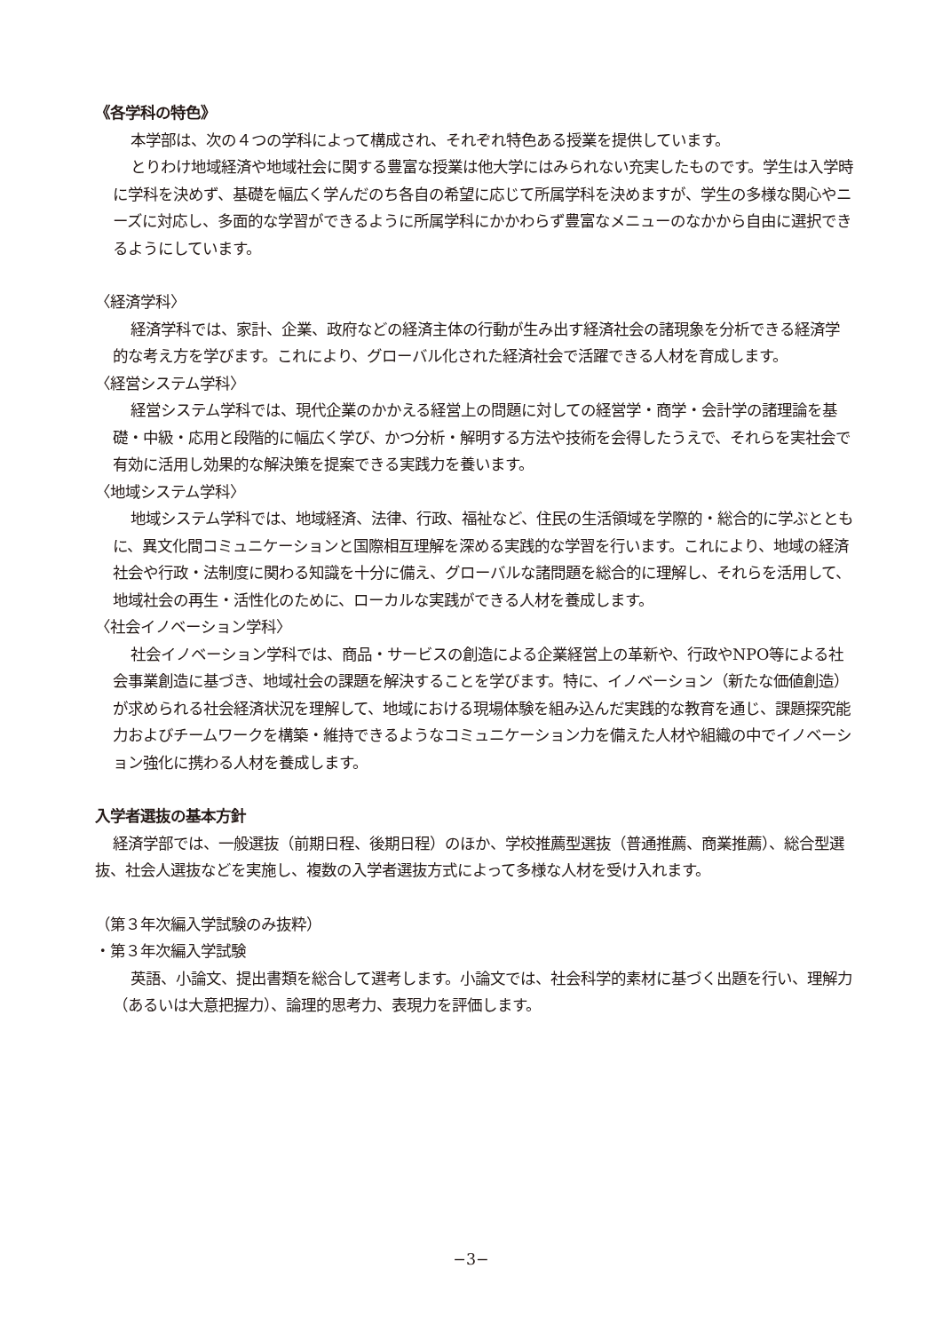《各学科の特色》
本学部は、次の４つの学科によって構成され、それぞれ特色ある授業を提供しています。
とりわけ地域経済や地域社会に関する豊富な授業は他大学にはみられない充実したものです。学生は入学時に学科を決めず、基礎を幅広く学んだのち各自の希望に応じて所属学科を決めますが、学生の多様な関心やニーズに対応し、多面的な学習ができるように所属学科にかかわらず豊富なメニューのなかから自由に選択できるようにしています。
〈経済学科〉
経済学科では、家計、企業、政府などの経済主体の行動が生み出す経済社会の諸現象を分析できる経済学的な考え方を学びます。これにより、グローバル化された経済社会で活躍できる人材を育成します。
〈経営システム学科〉
経営システム学科では、現代企業のかかえる経営上の問題に対しての経営学・商学・会計学の諸理論を基礎・中級・応用と段階的に幅広く学び、かつ分析・解明する方法や技術を会得したうえで、それらを実社会で有効に活用し効果的な解決策を提案できる実践力を養います。
〈地域システム学科〉
地域システム学科では、地域経済、法律、行政、福祉など、住民の生活領域を学際的・総合的に学ぶとともに、異文化間コミュニケーションと国際相互理解を深める実践的な学習を行います。これにより、地域の経済社会や行政・法制度に関わる知識を十分に備え、グローバルな諸問題を総合的に理解し、それらを活用して、地域社会の再生・活性化のために、ローカルな実践ができる人材を養成します。
〈社会イノベーション学科〉
社会イノベーション学科では、商品・サービスの創造による企業経営上の革新や、行政やNPO等による社会事業創造に基づき、地域社会の課題を解決することを学びます。特に、イノベーション（新たな価値創造）が求められる社会経済状況を理解して、地域における現場体験を組み込んだ実践的な教育を通じ、課題探究能力およびチームワークを構築・維持できるようなコミュニケーション力を備えた人材や組織の中でイノベーション強化に携わる人材を養成します。
入学者選抜の基本方針
経済学部では、一般選抜（前期日程、後期日程）のほか、学校推薦型選抜（普通推薦、商業推薦）、総合型選抜、社会人選抜などを実施し、複数の入学者選抜方式によって多様な人材を受け入れます。
（第３年次編入学試験のみ抜粋）
・第３年次編入学試験
英語、小論文、提出書類を総合して選考します。小論文では、社会科学的素材に基づく出題を行い、理解力（あるいは大意把握力）、論理的思考力、表現力を評価します。
−3−